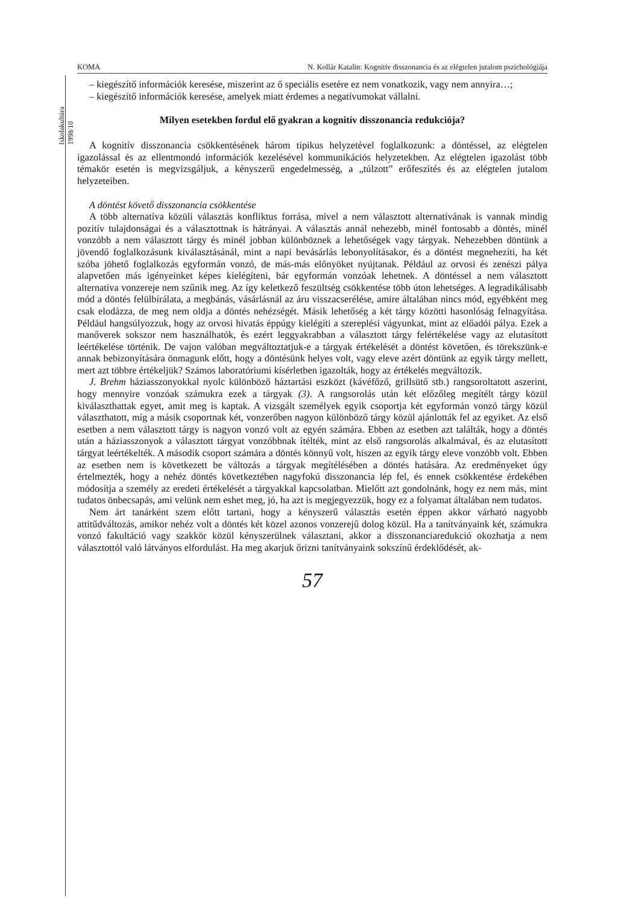Iskolakultúra 1998/10
KOMA N. Kollár Katalin: Kognitív disszonancia és az elégtelen jutalom pszichológiája
– kiegészítő információk keresése, miszerint az ő speciális esetére ez nem vonatkozik, vagy nem annyira…;
– kiegészítő információk keresése, amelyek miatt érdemes a negatívumokat vállalni.
Milyen esetekben fordul elő gyakran a kognitív disszonancia redukciója?
A kognitív disszonancia csökkentésének három tipikus helyzetével foglalkozunk: a döntéssel, az elégtelen igazolással és az ellentmondó információk kezelésével kommunikációs helyzetekben. Az elégtelen igazolást több témakör esetén is megvizsgáljuk, a kényszerű engedelmesség, a „túlzott” erőfeszítés és az elégtelen jutalom helyzeteiben.
A döntést követő disszonancia csökkentése
A több alternatíva közüli választás konfliktus forrása, mivel a nem választott alternatívának is vannak mindig pozitív tulajdonságai és a választottnak is hátrányai. A választás annál nehezebb, minél fontosabb a döntés, minél vonzóbb a nem választott tárgy és minél jobban különböznek a lehetőségek vagy tárgyak. Nehezebben döntünk a jövendő foglalkozásunk kiválasztásánál, mint a napi bevásárlás lebonyolításakor, és a döntést megnehezíti, ha két szóba jöhető foglalkozás egyformán vonzó, de más-más előnyöket nyújtanak. Például az orvosi és zenészi pálya alapvetően más igényeinket képes kielégíteni, bár egyformán vonzóak lehetnek. A döntéssel a nem választott alternatíva vonzereje nem szűnik meg. Az így keletkező feszültség csökkentése több úton lehetséges. A legradikálisabb mód a döntés felülbírálata, a megbánás, vásárlásnál az áru visszacserélése, amire általában nincs mód, egyébként meg csak elodázza, de meg nem oldja a döntés nehézségét. Másik lehetőség a két tárgy közötti hasonlóság felnagyítása. Például hangsúlyozzuk, hogy az orvosi hivatás éppúgy kielégíti a szereplési vágyunkat, mint az előadói pálya. Ezek a manőverek sokszor nem használhatók, és ezért leggyakrabban a választott tárgy felértékelése vagy az elutasított leértékelése történik. De vajon valóban megváltoztatjuk-e a tárgyak értékelését a döntést követően, és törekszünk-e annak bebizonyítására önmagunk előtt, hogy a döntésünk helyes volt, vagy eleve azért döntünk az egyik tárgy mellett, mert azt többre értékeljük? Számos laboratóriumi kísérletben igazolták, hogy az értékelés megváltozik.
J. Brehm háziasszonyokkal nyolc különböző háztartási eszközt (kávéfőző, grillsütő stb.) rangsoroltatott aszerint, hogy mennyire vonzóak számukra ezek a tárgyak (3). A rangsorolás után két előzőleg megítélt tárgy közül kiválaszthattak egyet, amit meg is kaptak. A vizsgált személyek egyik csoportja két egyformán vonzó tárgy közül választhatott, míg a másik csoportnak két, vonzerőben nagyon különböző tárgy közül ajánlották fel az egyiket. Az első esetben a nem választott tárgy is nagyon vonzó volt az egyén számára. Ebben az esetben azt találták, hogy a döntés után a háziasszonyok a választott tárgyat vonzóbbnak ítélték, mint az első rangsorolás alkalmával, és az elutasított tárgyat leértékelték. A második csoport számára a döntés könnyű volt, hiszen az egyik tárgy eleve vonzóbb volt. Ebben az esetben nem is következett be változás a tárgyak megítélésében a döntés hatására. Az eredményeket úgy értelmezték, hogy a nehéz döntés következtében nagyfokú disszonancia lép fel, és ennek csökkentése érdekében módosítja a személy az eredeti értékelését a tárgyakkal kapcsolatban. Mielőtt azt gondolnánk, hogy ez nem más, mint tudatos önbecsapás, ami velünk nem eshet meg, jó, ha azt is megjegyezzük, hogy ez a folyamat általában nem tudatos.
Nem árt tanárként szem előtt tartani, hogy a kényszerű választás esetén éppen akkor várható nagyobb attitűdváltozás, amikor nehéz volt a döntés két közel azonos vonzerejű dolog közül. Ha a tanítványaink két, számukra vonzó fakultáció vagy szakkör közül kényszerülnek választani, akkor a disszonanciaredukció okozhatja a nem választottól való látványos elfordulást. Ha meg akarjuk őrizni tanítványaink sokszínű érdeklődését, ak-
57